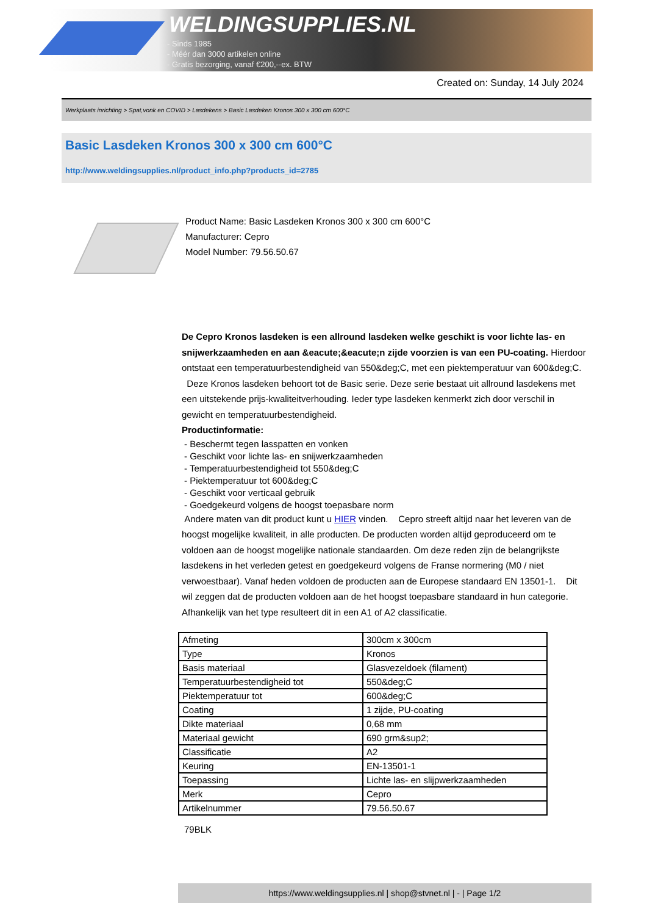WELDINGSUPPLIES.NL
- Sinds 1985
- Méér dan 3000 artikelen online
- Gratis bezorging, vanaf €200,--ex. BTW
Created on: Sunday, 14 July 2024
Werkplaats inrichting > Spat,vonk en COVID > Lasdekens > Basic Lasdeken Kronos 300 x 300 cm 600°C
Basic Lasdeken Kronos 300 x 300 cm 600°C
http://www.weldingsupplies.nl/product_info.php?products_id=2785
Product Name: Basic Lasdeken Kronos 300 x 300 cm 600°C
Manufacturer: Cepro
Model Number: 79.56.50.67
De Cepro Kronos lasdeken is een allround lasdeken welke geschikt is voor lichte las- en snijwerkzaamheden en aan &eacute;&eacute;n zijde voorzien is van een PU-coating. Hierdoor ontstaat een temperatuurbestendigheid van 550&deg;C, met een piektemperatuur van 600&deg;C. Deze Kronos lasdeken behoort tot de Basic serie. Deze serie bestaat uit allround lasdekens met een uitstekende prijs-kwaliteitverhouding. Ieder type lasdeken kenmerkt zich door verschil in gewicht en temperatuurbestendigheid.
Productinformatie:
- Beschermt tegen lasspatten en vonken
- Geschikt voor lichte las- en snijwerkzaamheden
- Temperatuurbestendigheid tot 550&deg;C
- Piektemperatuur tot 600&deg;C
- Geschikt voor verticaal gebruik
- Goedgekeurd volgens de hoogst toepasbare norm
Andere maten van dit product kunt u HIER vinden. Cepro streeft altijd naar het leveren van de hoogst mogelijke kwaliteit, in alle producten. De producten worden altijd geproduceerd om te voldoen aan de hoogst mogelijke nationale standaarden. Om deze reden zijn de belangrijkste lasdekens in het verleden getest en goedgekeurd volgens de Franse normering (M0 / niet verwoestbaar). Vanaf heden voldoen de producten aan de Europese standaard EN 13501-1. Dit wil zeggen dat de producten voldoen aan de het hoogst toepasbare standaard in hun categorie. Afhankelijk van het type resulteert dit in een A1 of A2 classificatie.
| Afmeting | 300cm x 300cm |
| Type | Kronos |
| Basis materiaal | Glasvezeldoek (filament) |
| Temperatuurbestendigheid tot | 550&deg;C |
| Piektemperatuur tot | 600&deg;C |
| Coating | 1 zijde, PU-coating |
| Dikte materiaal | 0,68 mm |
| Materiaal gewicht | 690 grm&sup2; |
| Classificatie | A2 |
| Keuring | EN-13501-1 |
| Toepassing | Lichte las- en slijpwerkzaamheden |
| Merk | Cepro |
| Artikelnummer | 79.56.50.67 |
79BLK
https://www.weldingsupplies.nl | shop@stvnet.nl | - | Page 1/2